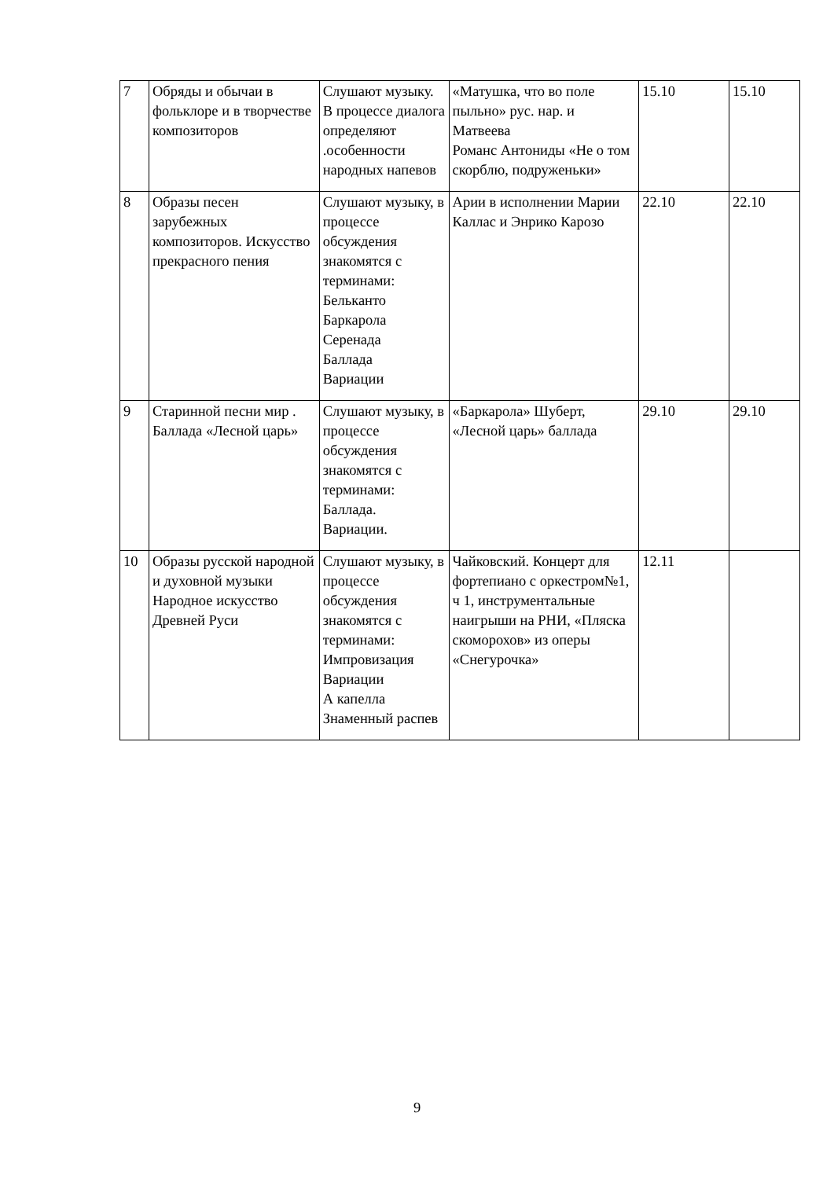| 7 | Обряды и обычаи в фольклоре и в творчестве композиторов | Слушают музыку. В процессе диалога определяют .особенности народных напевов | «Матушка, что во поле пыльно» рус. нар. и Матвеева Романс Антониды «Не о том скорблю, подруженьки» | 15.10 | 15.10 |
| 8 | Образы песен зарубежных композиторов. Искусство прекрасного пения | Слушают музыку, в процессе обсуждения знакомятся с терминами: Бельканто Баркарола Серенада Баллада Вариации | Арии в исполнении Марии Каллас и Энрико Карозо | 22.10 | 22.10 |
| 9 | Старинной песни мир . Баллада «Лесной царь» | Слушают музыку, в процессе обсуждения знакомятся с терминами: Баллада. Вариации. | «Баркарола» Шуберт, «Лесной царь» баллада | 29.10 | 29.10 |
| 10 | Образы русской народной и духовной музыки Народное искусство Древней Руси | Слушают музыку, в процессе обсуждения знакомятся с терминами: Импровизация Вариации А капелла Знаменный распев | Чайковский. Концерт для фортепиано с оркестром№1, ч 1, инструментальные наигрыши на РНИ, «Пляска скоморохов» из оперы «Снегурочка» | 12.11 | |
9